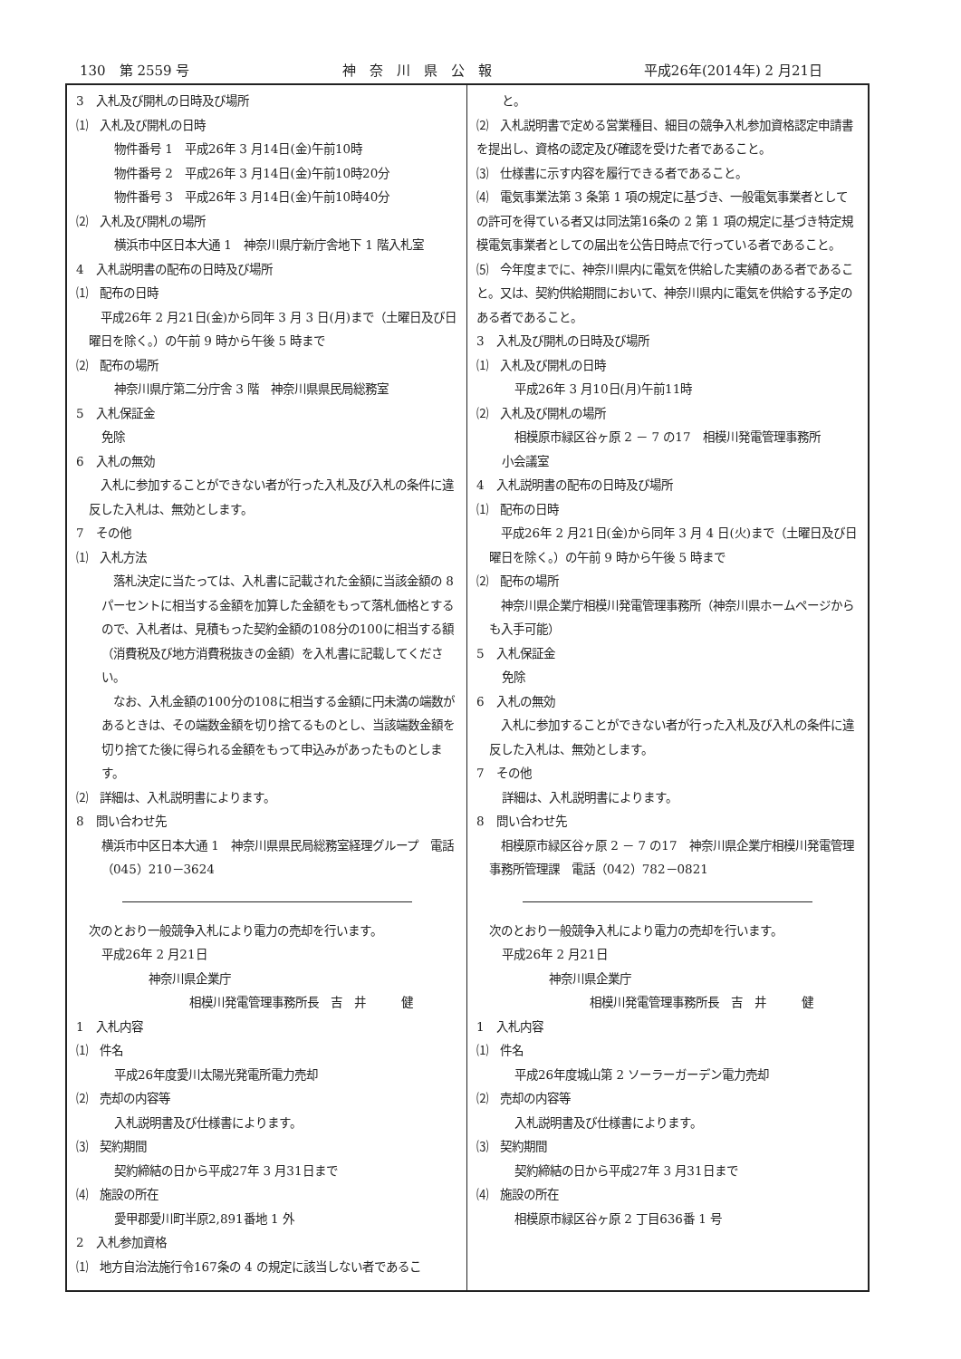130　第 2559 号 神　奈　川　県　公　報 平成26年(2014年) 2 月21日
3　入札及び開札の日時及び場所
⑴　入札及び開札の日時
物件番号 1　平成26年 3 月14日(金)午前10時
物件番号 2　平成26年 3 月14日(金)午前10時20分
物件番号 3　平成26年 3 月14日(金)午前10時40分
⑵　入札及び開札の場所
横浜市中区日本大通 1　神奈川県庁新庁舎地下 1 階入札室
4　入札説明書の配布の日時及び場所
⑴　配布の日時
　平成26年 2 月21日(金)から同年 3 月 3 日(月)まで（土曜日及び日曜日を除く。）の午前 9 時から午後 5 時まで
⑵　配布の場所
神奈川県庁第二分庁舎 3 階　神奈川県県民局総務室
5　入札保証金
免除
6　入札の無効
　入札に参加することができない者が行った入札及び入札の条件に違反した入札は、無効とします。
7　その他
⑴　入札方法
　落札決定に当たっては、入札書に記載された金額に当該金額の 8 パーセントに相当する金額を加算した金額をもって落札価格とするので、入札者は、見積もった契約金額の108分の100に相当する額（消費税及び地方消費税抜きの金額）を入札書に記載してください。
　なお、入札金額の100分の108に相当する金額に円未満の端数があるときは、その端数金額を切り捨てるものとし、当該端数金額を切り捨てた後に得られる金額をもって申込みがあったものとします。
⑵　詳細は、入札説明書によります。
8　問い合わせ先
横浜市中区日本大通 1　神奈川県県民局総務室経理グループ　電話（045）210－3624
次のとおり一般競争入札により電力の売却を行います。
平成26年 2 月21日
神奈川県企業庁
相模川発電管理事務所長　吉　井　　　健
1　入札内容
⑴　件名
平成26年度愛川太陽光発電所電力売却
⑵　売却の内容等
入札説明書及び仕様書によります。
⑶　契約期間
契約締結の日から平成27年 3 月31日まで
⑷　施設の所在
愛甲郡愛川町半原2,891番地 1 外
2　入札参加資格
⑴　地方自治法施行令167条の 4 の規定に該当しない者であるこ
と。
⑵　入札説明書で定める営業種目、細目の競争入札参加資格認定申請書を提出し、資格の認定及び確認を受けた者であること。
⑶　仕様書に示す内容を履行できる者であること。
⑷　電気事業法第 3 条第 1 項の規定に基づき、一般電気事業者としての許可を得ている者又は同法第16条の 2 第 1 項の規定に基づき特定規模電気事業者としての届出を公告日時点で行っている者であること。
⑸　今年度までに、神奈川県内に電気を供給した実績のある者であること。又は、契約供給期間において、神奈川県内に電気を供給する予定のある者であること。
3　入札及び開札の日時及び場所
⑴　入札及び開札の日時
平成26年 3 月10日(月)午前11時
⑵　入札及び開札の場所
相模原市緑区谷ヶ原 2 － 7 の17　相模川発電管理事務所
小会議室
4　入札説明書の配布の日時及び場所
⑴　配布の日時
　平成26年 2 月21日(金)から同年 3 月 4 日(火)まで（土曜日及び日曜日を除く。）の午前 9 時から午後 5 時まで
⑵　配布の場所
　神奈川県企業庁相模川発電管理事務所（神奈川県ホームページからも入手可能）
5　入札保証金
免除
6　入札の無効
　入札に参加することができない者が行った入札及び入札の条件に違反した入札は、無効とします。
7　その他
詳細は、入札説明書によります。
8　問い合わせ先
　相模原市緑区谷ヶ原 2 － 7 の17　神奈川県企業庁相模川発電管理事務所管理課　電話（042）782－0821
次のとおり一般競争入札により電力の売却を行います。
平成26年 2 月21日
神奈川県企業庁
相模川発電管理事務所長　吉　井　　　健
1　入札内容
⑴　件名
平成26年度城山第 2 ソーラーガーデン電力売却
⑵　売却の内容等
入札説明書及び仕様書によります。
⑶　契約期間
契約締結の日から平成27年 3 月31日まで
⑷　施設の所在
相模原市緑区谷ヶ原 2 丁目636番 1 号